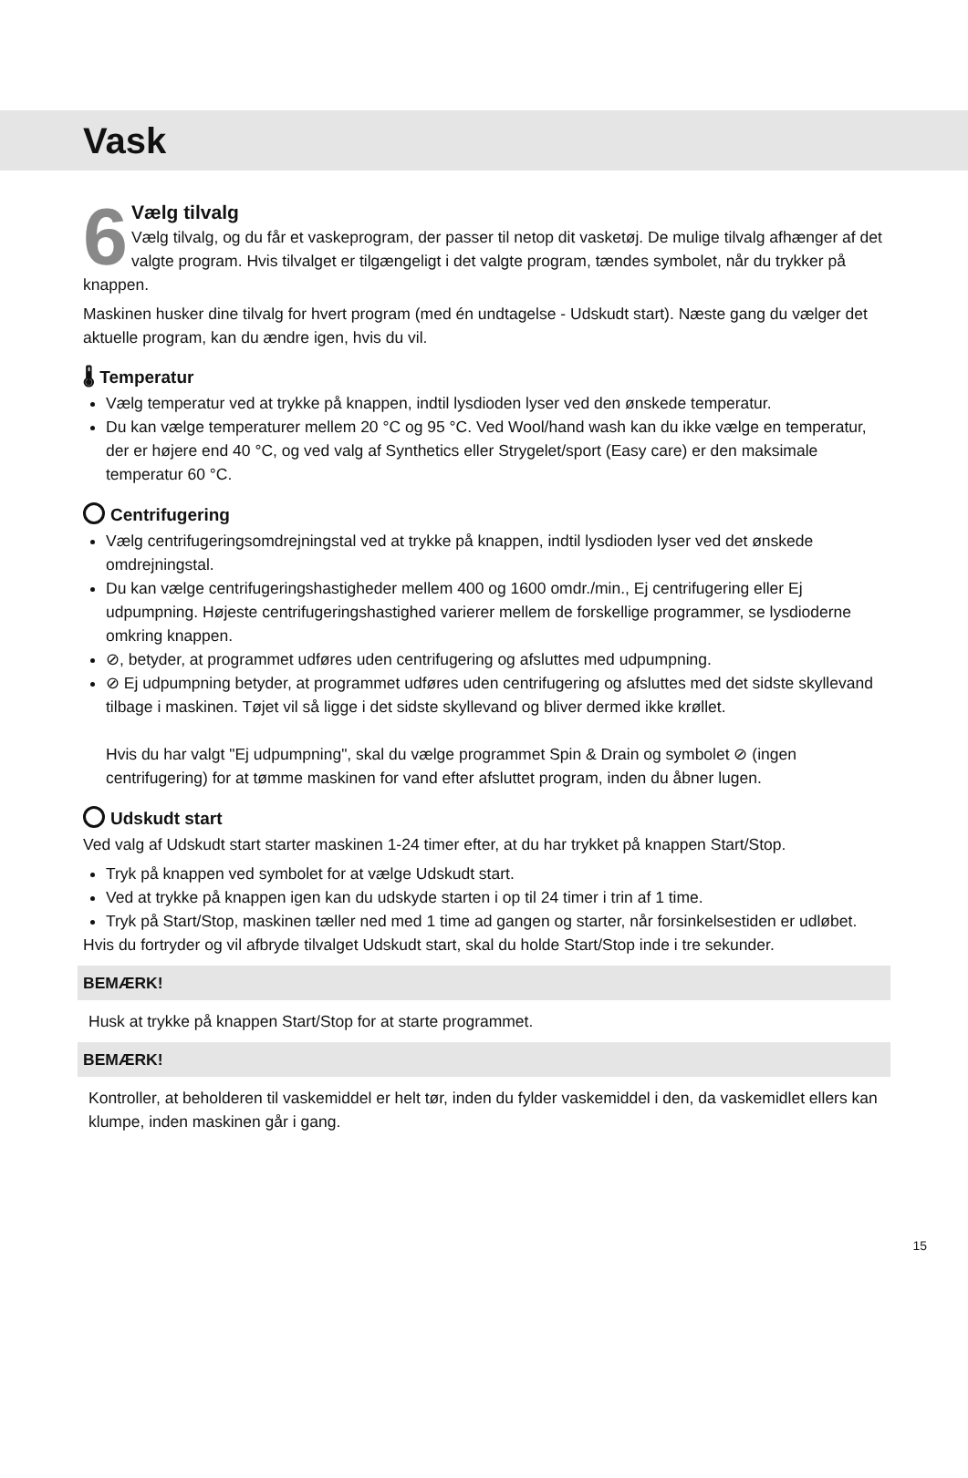Vask
6
Vælg tilvalg
Vælg tilvalg, og du får et vaskeprogram, der passer til netop dit vasketøj. De mulige tilvalg afhænger af det valgte program. Hvis tilvalget er tilgængeligt i det valgte program, tændes symbolet, når du trykker på knappen.
Maskinen husker dine tilvalg for hvert program (med én undtagelse - Udskudt start). Næste gang du vælger det aktuelle program, kan du ændre igen, hvis du vil.
🌡 Temperatur
Vælg temperatur ved at trykke på knappen, indtil lysdioden lyser ved den ønskede temperatur.
Du kan vælge temperaturer mellem 20 °C og 95 °C. Ved Wool/hand wash kan du ikke vælge en temperatur, der er højere end 40 °C, og ved valg af Synthetics eller Strygelet/sport (Easy care) er den maksimale temperatur 60 °C.
Centrifugering
Vælg centrifugeringsomdrejningstal ved at trykke på knappen, indtil lysdioden lyser ved det ønskede omdrejningstal.
Du kan vælge centrifugeringshastigheder mellem 400 og 1600 omdr./min., Ej centrifugering eller Ej udpumpning. Højeste centrifugeringshastighed varierer mellem de forskellige programmer, se lysdioderne omkring knappen.
⊘, betyder, at programmet udføres uden centrifugering og afsluttes med udpumpning.
⊘ Ej udpumpning betyder, at programmet udføres uden centrifugering og afsluttes med det sidste skyllevand tilbage i maskinen. Tøjet vil så ligge i det sidste skyllevand og bliver dermed ikke krøllet.
Hvis du har valgt "Ej udpumpning", skal du vælge programmet Spin & Drain og symbolet ⊘ (ingen centrifugering) for at tømme maskinen for vand efter afsluttet program, inden du åbner lugen.
Udskudt start
Ved valg af Udskudt start starter maskinen 1-24 timer efter, at du har trykket på knappen Start/Stop.
Tryk på knappen ved symbolet for at vælge Udskudt start.
Ved at trykke på knappen igen kan du udskyde starten i op til 24 timer i trin af 1 time.
Tryk på Start/Stop, maskinen tæller ned med 1 time ad gangen og starter, når forsinkelsestiden er udløbet.
Hvis du fortryder og vil afbryde tilvalget Udskudt start, skal du holde Start/Stop inde i tre sekunder.
BEMÆRK!
Husk at trykke på knappen Start/Stop for at starte programmet.
BEMÆRK!
Kontroller, at beholderen til vaskemiddel er helt tør, inden du fylder vaskemiddel i den, da vaskemidlet ellers kan klumpe, inden maskinen går i gang.
15